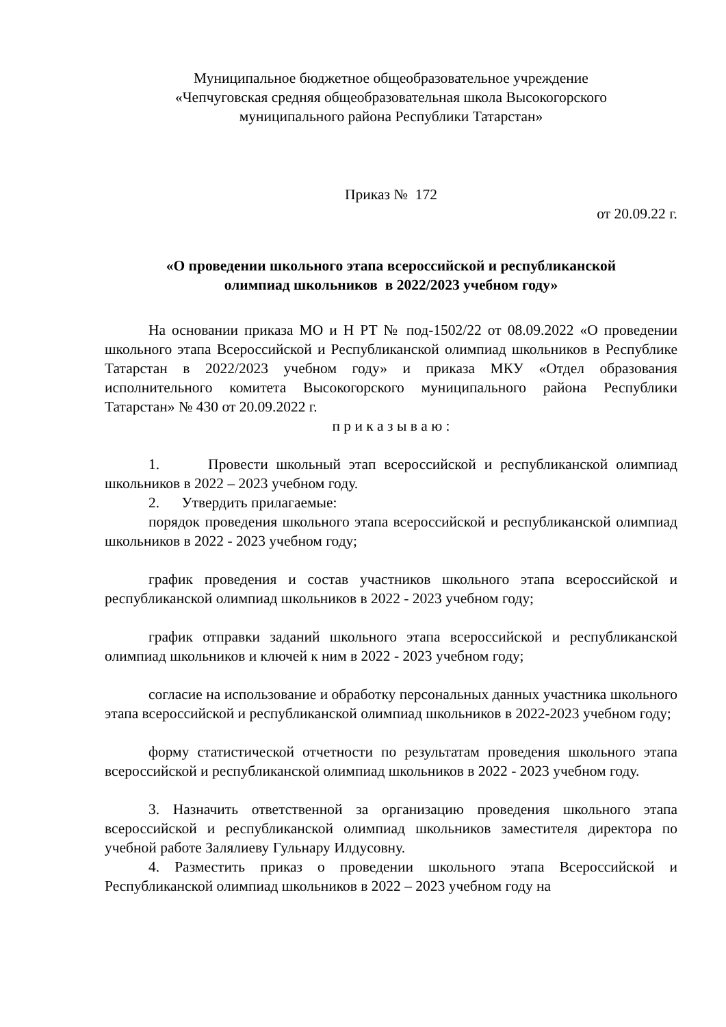Муниципальное бюджетное общеобразовательное учреждение
«Чепчуговская средняя общеобразовательная школа Высокогорского
муниципального района Республики Татарстан»
Приказ № 172
от 20.09.22 г.
«О проведении школьного этапа всероссийской и республиканской
олимпиад школьников в 2022/2023 учебном году»
На основании приказа МО и Н РТ № под-1502/22 от 08.09.2022 «О проведении школьного этапа Всероссийской и Республиканской олимпиад школьников в Республике Татарстан в 2022/2023 учебном году» и приказа МКУ «Отдел образования исполнительного комитета Высокогорского муниципального района Республики Татарстан» № 430 от 20.09.2022 г.
п р и к а з ы в а ю :
1. Провести школьный этап всероссийской и республиканской олимпиад школьников в 2022 – 2023 учебном году.
2. Утвердить прилагаемые:
порядок проведения школьного этапа всероссийской и республиканской олимпиад школьников в 2022 - 2023 учебном году;
график проведения и состав участников школьного этапа всероссийской и республиканской олимпиад школьников в 2022 - 2023 учебном году;
график отправки заданий школьного этапа всероссийской и республиканской олимпиад школьников и ключей к ним в 2022 - 2023 учебном году;
согласие на использование и обработку персональных данных участника школьного этапа всероссийской и республиканской олимпиад школьников в 2022-2023 учебном году;
форму статистической отчетности по результатам проведения школьного этапа всероссийской и республиканской олимпиад школьников в 2022 - 2023 учебном году.
3. Назначить ответственной за организацию проведения школьного этапа всероссийской и республиканской олимпиад школьников заместителя директора по учебной работе Залялиеву Гульнару Илдусовну.
4. Разместить приказ о проведении школьного этапа Всероссийской и Республиканской олимпиад школьников в 2022 – 2023 учебном году на